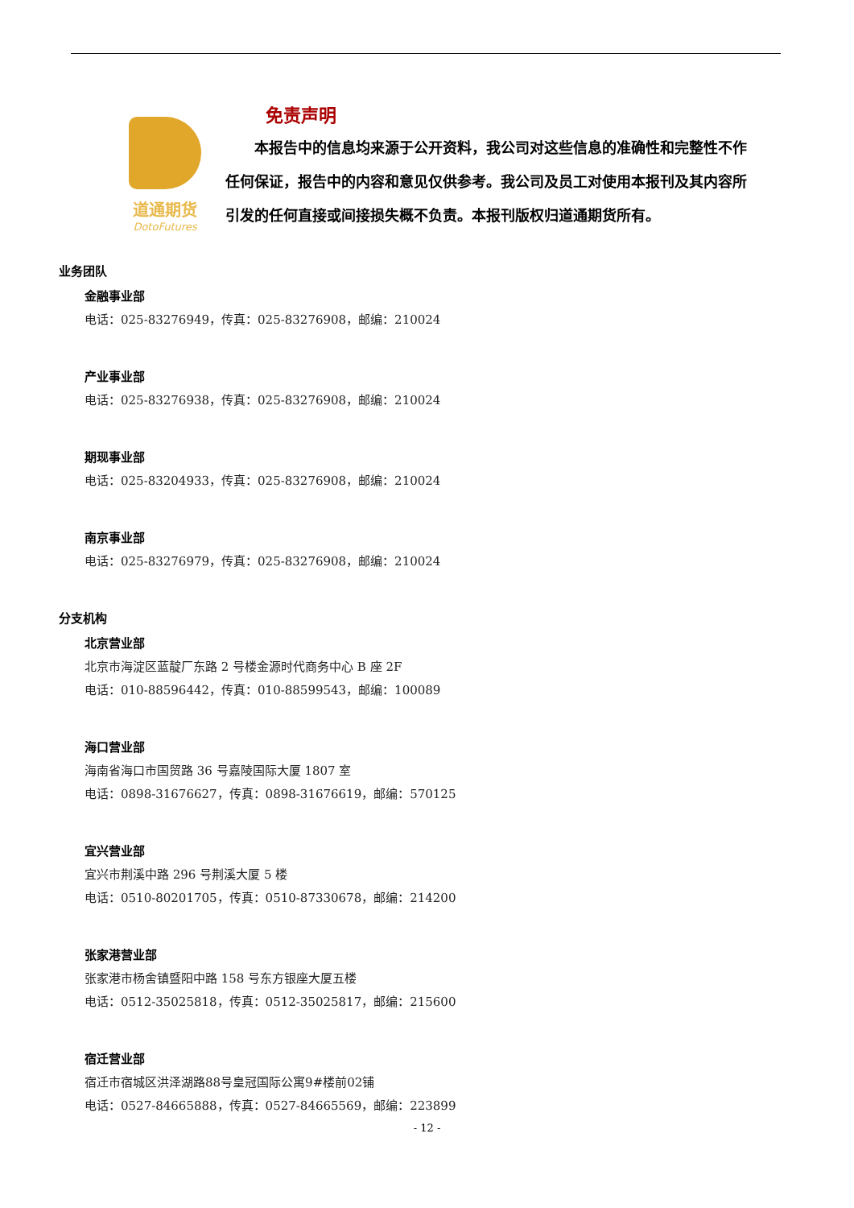道通期货
DotoFutures
免责声明
本报告中的信息均来源于公开资料，我公司对这些信息的准确性和完整性不作任何保证，报告中的内容和意见仅供参考。我公司及员工对使用本报刊及其内容所引发的任何直接或间接损失概不负责。本报刊版权归道通期货所有。
业务团队
金融事业部
电话：025-83276949，传真：025-83276908，邮编：210024
产业事业部
电话：025-83276938，传真：025-83276908，邮编：210024
期现事业部
电话：025-83204933，传真：025-83276908，邮编：210024
南京事业部
电话：025-83276979，传真：025-83276908，邮编：210024
分支机构
北京营业部
北京市海淀区蓝靛厂东路 2 号楼金源时代商务中心 B 座 2F
电话：010-88596442，传真：010-88599543，邮编：100089
海口营业部
海南省海口市国贸路 36 号嘉陵国际大厦 1807 室
电话：0898-31676627，传真：0898-31676619，邮编：570125
宜兴营业部
宜兴市荆溪中路 296 号荆溪大厦 5 楼
电话：0510-80201705，传真：0510-87330678，邮编：214200
张家港营业部
张家港市杨舍镇暨阳中路 158 号东方银座大厦五楼
电话：0512-35025818，传真：0512-35025817，邮编：215600
宿迁营业部
宿迁市宿城区洪泽湖路88号皇冠国际公寓9#楼前02铺
电话：0527-84665888，传真：0527-84665569，邮编：223899
- 12 -